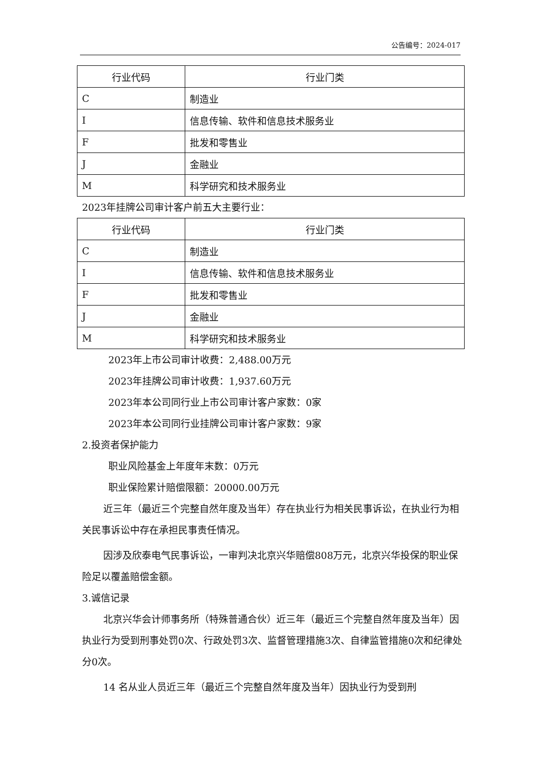公告编号：2024-017
| 行业代码 | 行业门类 |
| --- | --- |
| C | 制造业 |
| I | 信息传输、软件和信息技术服务业 |
| F | 批发和零售业 |
| J | 金融业 |
| M | 科学研究和技术服务业 |
2023年挂牌公司审计客户前五大主要行业：
| 行业代码 | 行业门类 |
| --- | --- |
| C | 制造业 |
| I | 信息传输、软件和信息技术服务业 |
| F | 批发和零售业 |
| J | 金融业 |
| M | 科学研究和技术服务业 |
2023年上市公司审计收费：2,488.00万元
2023年挂牌公司审计收费：1,937.60万元
2023年本公司同行业上市公司审计客户家数：0家
2023年本公司同行业挂牌公司审计客户家数：9家
2.投资者保护能力
职业风险基金上年度年末数：0万元
职业保险累计赔偿限额：20000.00万元
近三年（最近三个完整自然年度及当年）存在执业行为相关民事诉讼，在执业行为相关民事诉讼中存在承担民事责任情况。
因涉及欣泰电气民事诉讼，一审判决北京兴华赔偿808万元，北京兴华投保的职业保险足以覆盖赔偿金额。
3.诚信记录
北京兴华会计师事务所（特殊普通合伙）近三年（最近三个完整自然年度及当年）因执业行为受到刑事处罚0次、行政处罚3次、监督管理措施3次、自律监管措施0次和纪律处分0次。
14 名从业人员近三年（最近三个完整自然年度及当年）因执业行为受到刑